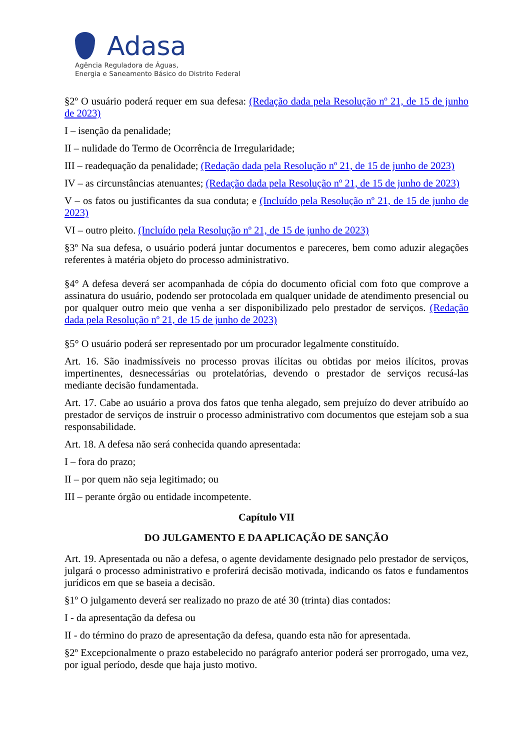Adasa
Agência Reguladora de Águas,
Energia e Saneamento Básico do Distrito Federal
§2º O usuário poderá requer em sua defesa: (Redação dada pela Resolução nº 21, de 15 de junho de 2023)
I – isenção da penalidade;
II – nulidade do Termo de Ocorrência de Irregularidade;
III – readequação da penalidade; (Redação dada pela Resolução nº 21, de 15 de junho de 2023)
IV – as circunstâncias atenuantes; (Redação dada pela Resolução nº 21, de 15 de junho de 2023)
V – os fatos ou justificantes da sua conduta; e (Incluído pela Resolução nº 21, de 15 de junho de 2023)
VI – outro pleito. (Incluído pela Resolução nº 21, de 15 de junho de 2023)
§3º Na sua defesa, o usuário poderá juntar documentos e pareceres, bem como aduzir alegações referentes à matéria objeto do processo administrativo.
§4° A defesa deverá ser acompanhada de cópia do documento oficial com foto que comprove a assinatura do usuário, podendo ser protocolada em qualquer unidade de atendimento presencial ou por qualquer outro meio que venha a ser disponibilizado pelo prestador de serviços. (Redação dada pela Resolução nº 21, de 15 de junho de 2023)
§5° O usuário poderá ser representado por um procurador legalmente constituído.
Art. 16. São inadmissíveis no processo provas ilícitas ou obtidas por meios ilícitos, provas impertinentes, desnecessárias ou protelatórias, devendo o prestador de serviços recusá-las mediante decisão fundamentada.
Art. 17. Cabe ao usuário a prova dos fatos que tenha alegado, sem prejuízo do dever atribuído ao prestador de serviços de instruir o processo administrativo com documentos que estejam sob a sua responsabilidade.
Art. 18. A defesa não será conhecida quando apresentada:
I – fora do prazo;
II – por quem não seja legitimado; ou
III – perante órgão ou entidade incompetente.
Capítulo VII
DO JULGAMENTO E DA APLICAÇÃO DE SANÇÃO
Art. 19. Apresentada ou não a defesa, o agente devidamente designado pelo prestador de serviços, julgará o processo administrativo e proferirá decisão motivada, indicando os fatos e fundamentos jurídicos em que se baseia a decisão.
§1º O julgamento deverá ser realizado no prazo de até 30 (trinta) dias contados:
I - da apresentação da defesa ou
II - do término do prazo de apresentação da defesa, quando esta não for apresentada.
§2º Excepcionalmente o prazo estabelecido no parágrafo anterior poderá ser prorrogado, uma vez, por igual período, desde que haja justo motivo.